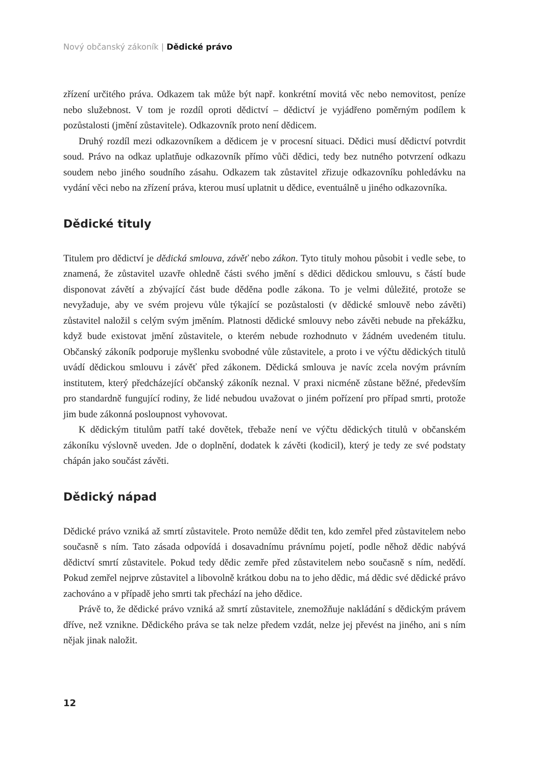Nový občanský zákoník | Dědické právo
zřízení určitého práva. Odkazem tak může být např. konkrétní movitá věc nebo nemovitost, peníze nebo služebnost. V tom je rozdíl oproti dědictví – dědictví je vyjádřeno poměrným podílem k pozůstalosti (jmění zůstavitele). Odkazovník proto není dědicem.
Druhý rozdíl mezi odkazovníkem a dědicem je v procesní situaci. Dědici musí dědictví potvrdit soud. Právo na odkaz uplatňuje odkazovník přímo vůči dědici, tedy bez nutného potvrzení odkazu soudem nebo jiného soudního zásahu. Odkazem tak zůstavitel zřizuje odkazovníku pohledávku na vydání věci nebo na zřízení práva, kterou musí uplatnit u dědice, eventuálně u jiného odkazovníka.
Dědické tituly
Titulem pro dědictví je dědická smlouva, závěť nebo zákon. Tyto tituly mohou působit i vedle sebe, to znamená, že zůstavitel uzavře ohledně části svého jmění s dědici dědickou smlouvu, s částí bude disponovat závětí a zbývající část bude děděna podle zákona. To je velmi důležité, protože se nevyžaduje, aby ve svém projevu vůle týkající se pozůstalosti (v dědické smlouvě nebo závěti) zůstavitel naložil s celým svým jměním. Platnosti dědické smlouvy nebo závěti nebude na překážku, když bude existovat jmění zůstavitele, o kterém nebude rozhodnuto v žádném uvedeném titulu. Občanský zákoník podporuje myšlenku svobodné vůle zůstavitele, a proto i ve výčtu dědických titulů uvádí dědickou smlouvu i závěť před zákonem. Dědická smlouva je navíc zcela novým právním institutem, který předcházející občanský zákoník neznal. V praxi nicméně zůstane běžné, především pro standardně fungující rodiny, že lidé nebudou uvažovat o jiném pořízení pro případ smrti, protože jim bude zákonná posloupnost vyhovovat.
K dědickým titulům patří také dovětek, třebaže není ve výčtu dědických titulů v občanském zákoníku výslovně uveden. Jde o doplnění, dodatek k závěti (kodicil), který je tedy ze své podstaty chápán jako součást závěti.
Dědický nápad
Dědické právo vzniká až smrtí zůstavitele. Proto nemůže dědit ten, kdo zemřel před zůstavitelem nebo současně s ním. Tato zásada odpovídá i dosavadnímu právnímu pojetí, podle něhož dědic nabývá dědictví smrtí zůstavitele. Pokud tedy dědic zemře před zůstavitelem nebo současně s ním, nedědí. Pokud zemřel nejprve zůstavitel a libovolně krátkou dobu na to jeho dědic, má dědic své dědické právo zachováno a v případě jeho smrti tak přechází na jeho dědice.
Právě to, že dědické právo vzniká až smrtí zůstavitele, znemožňuje nakládání s dědickým právem dříve, než vznikne. Dědického práva se tak nelze předem vzdát, nelze jej převést na jiného, ani s ním nějak jinak naložit.
12